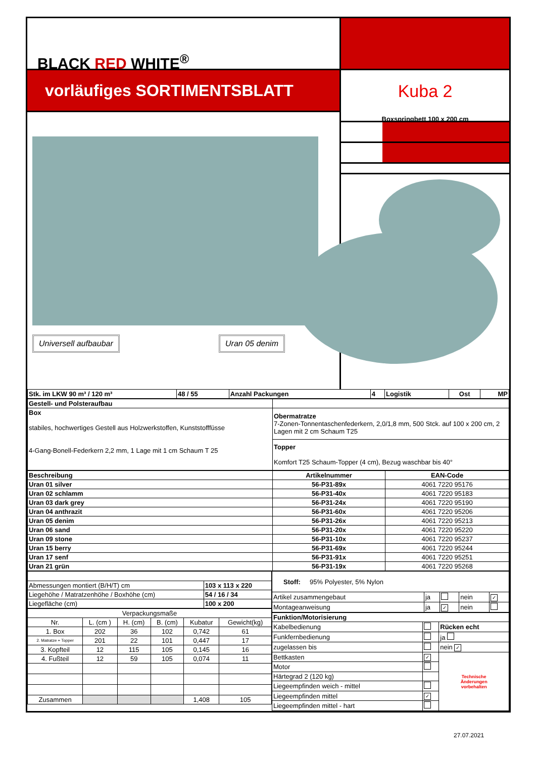BLACK RED WHITE<sup>®</sup>
vorläufiges SORTIMENTSBLATT
Universell aufbaubar Uran 05 denim
Kuba 2
Boxspringbett 100 x 200 cm
| Stk. im LKW 90 m³ / 120 m³ | 48 / 55 | Anzahl Packungen | 4 | Logistik | Ost | MP |
| Gestell- und Polsteraufbau | |
| Box stabiles, hochwertiges Gestell aus Holzwerkstoffen, Kunststofffüsse 4-Gang-Bonell-Federkern 2,2 mm, 1 Lage mit 1 cm Schaum T 25 | Obermatratze 7-Zonen-Tonnentaschenfederkern, 2,0/1,8 mm, 500 Stck. auf 100 x 200 cm, 2 Lagen mit 2 cm Schaum T25 |
| | Topper Komfort T25 Schaum-Topper (4 cm), Bezug waschbar bis 40° |
| Beschreibung | Artikelnummer | EAN-Code |
| --- | --- | --- |
| Uran 01 silver | 56-P31-89x | 4061 7220 95176 |
| Uran 02 schlamm | 56-P31-40x | 4061 7220 95183 |
| Uran 03 dark grey | 56-P31-24x | 4061 7220 95190 |
| Uran 04 anthrazit | 56-P31-60x | 4061 7220 95206 |
| Uran 05 denim | 56-P31-26x | 4061 7220 95213 |
| Uran 06 sand | 56-P31-20x | 4061 7220 95220 |
| Uran 09 stone | 56-P31-10x | 4061 7220 95237 |
| Uran 15 berry | 56-P31-69x | 4061 7220 95244 |
| Uran 17 senf | 56-P31-91x | 4061 7220 95251 |
| Uran 21 grün | 56-P31-19x | 4061 7220 95268 |
| Abmessungen montiert (B/H/T) cm | 103 x 113 x 220 |
| Liegehöhe / Matratzenhöhe / Boxhöhe (cm) | 54 / 16 / 34 |
| Liegefläche (cm) | 100 x 200 |
| Verpackungsmaße | | | | | |
| Nr. | L. (cm ) | H. (cm) | B. (cm) | Kubatur | Gewicht(kg) |
| 1. Box | 202 | 36 | 102 | 0,742 | 61 |
| 2. Matratze + Topper | 201 | 22 | 101 | 0,447 | 17 |
| 3. Kopfteil | 12 | 115 | 105 | 0,145 | 16 |
| 4. Fußteil | 12 | 59 | 105 | 0,074 | 11 |
| Zusammen | | | | 1,408 | 105 |
| Stoff: 95% Polyester, 5% Nylon | | | | |
| Artikel zusammengebaut | ja | | nein | ✓ |
| Montageanweisung | ja | ✓ | nein | |
| Funktion/Motorisierung | | |
| Kabelbedienung | | Rücken echt |
| Funkfernbedienung | | ja |
| zugelassen bis | | nein ✓ |
| Bettkasten | ✓ | Technische Änderungen vorbehalten |
| Motor | | |
| Härtegrad 2 (120 kg) | | |
| Liegeempfinden weich - mittel | | |
| Liegeempfinden mittel | ✓ | |
| Liegeempfinden mittel - hart | | |
27.07.2021